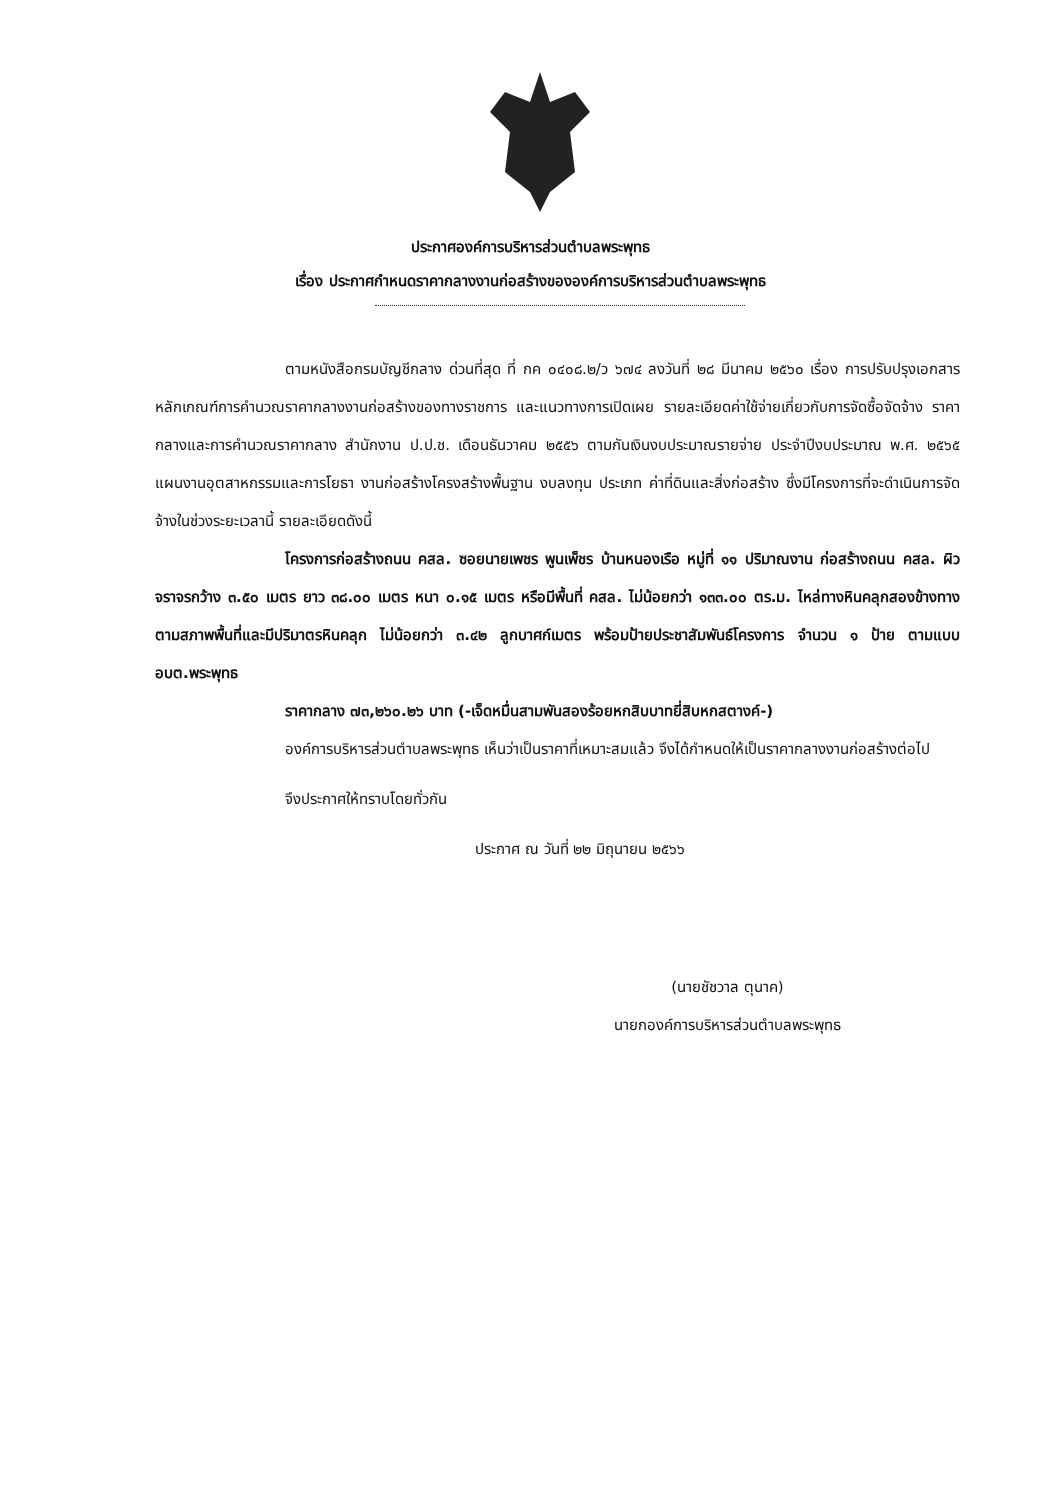ประกาศองค์การบริหารส่วนตำบลพระพุทธ
เรื่อง ประกาศกำหนดราคากลางงานก่อสร้างขององค์การบริหารส่วนตำบลพระพุทธ
ตามหนังสือกรมบัญชีกลาง ด่วนที่สุด ที่ กค ๐๔๐๘.๒/ว ๖๗๔ ลงวันที่ ๒๘ มีนาคม ๒๕๖๐ เรื่อง การปรับปรุงเอกสารหลักเกณฑ์การคำนวณราคากลางงานก่อสร้างของทางราชการ และแนวทางการเปิดเผย รายละเอียดค่าใช้จ่ายเกี่ยวกับการจัดซื้อจัดจ้าง ราคากลางและการคำนวณราคากลาง สำนักงาน ป.ป.ช. เดือนธันวาคม ๒๕๕๖ ตามกันเงินงบประมาณรายจ่าย ประจำปีงบประมาณ พ.ศ. ๒๕๖๕ แผนงานอุตสาหกรรมและการโยธา งานก่อสร้างโครงสร้างพื้นฐาน งบลงทุน ประเภท ค่าที่ดินและสิ่งก่อสร้าง ซึ่งมีโครงการที่จะดำเนินการจัดจ้างในช่วงระยะเวลานี้ รายละเอียดดังนี้
โครงการก่อสร้างถนน คสล. ซอยนายเพชร พูนเพ็ชร บ้านหนองเรือ หมู่ที่ ๑๑ ปริมาณงาน ก่อสร้างถนน คสล. ผิวจราจรกว้าง ๓.๕๐ เมตร ยาว ๓๘.๐๐ เมตร หนา ๐.๑๕ เมตร หรือมีพื้นที่ คสล. ไม่น้อยกว่า ๑๓๓.๐๐ ตร.ม. ไหล่ทางหินคลุกสองข้างทางตามสภาพพื้นที่และมีปริมาตรหินคลุก ไม่น้อยกว่า ๓.๔๒ ลูกบาศก์เมตร พร้อมป้ายประชาสัมพันธ์โครงการ จำนวน ๑ ป้าย ตามแบบ อบต.พระพุทธ
ราคากลาง ๗๓,๒๖๐.๒๖ บาท (-เจ็ดหมื่นสามพันสองร้อยหกสิบบาทยี่สิบหกสตางค์-)
องค์การบริหารส่วนตำบลพระพุทธ เห็นว่าเป็นราคาที่เหมาะสมแล้ว จึงได้กำหนดให้เป็นราคากลางงานก่อสร้างต่อไป
จึงประกาศให้ทราบโดยทั่วกัน
ประกาศ ณ วันที่ ๒๒ มิถุนายน ๒๕๖๖
(นายชัชวาล ตุนาค)
นายกองค์การบริหารส่วนตำบลพระพุทธ